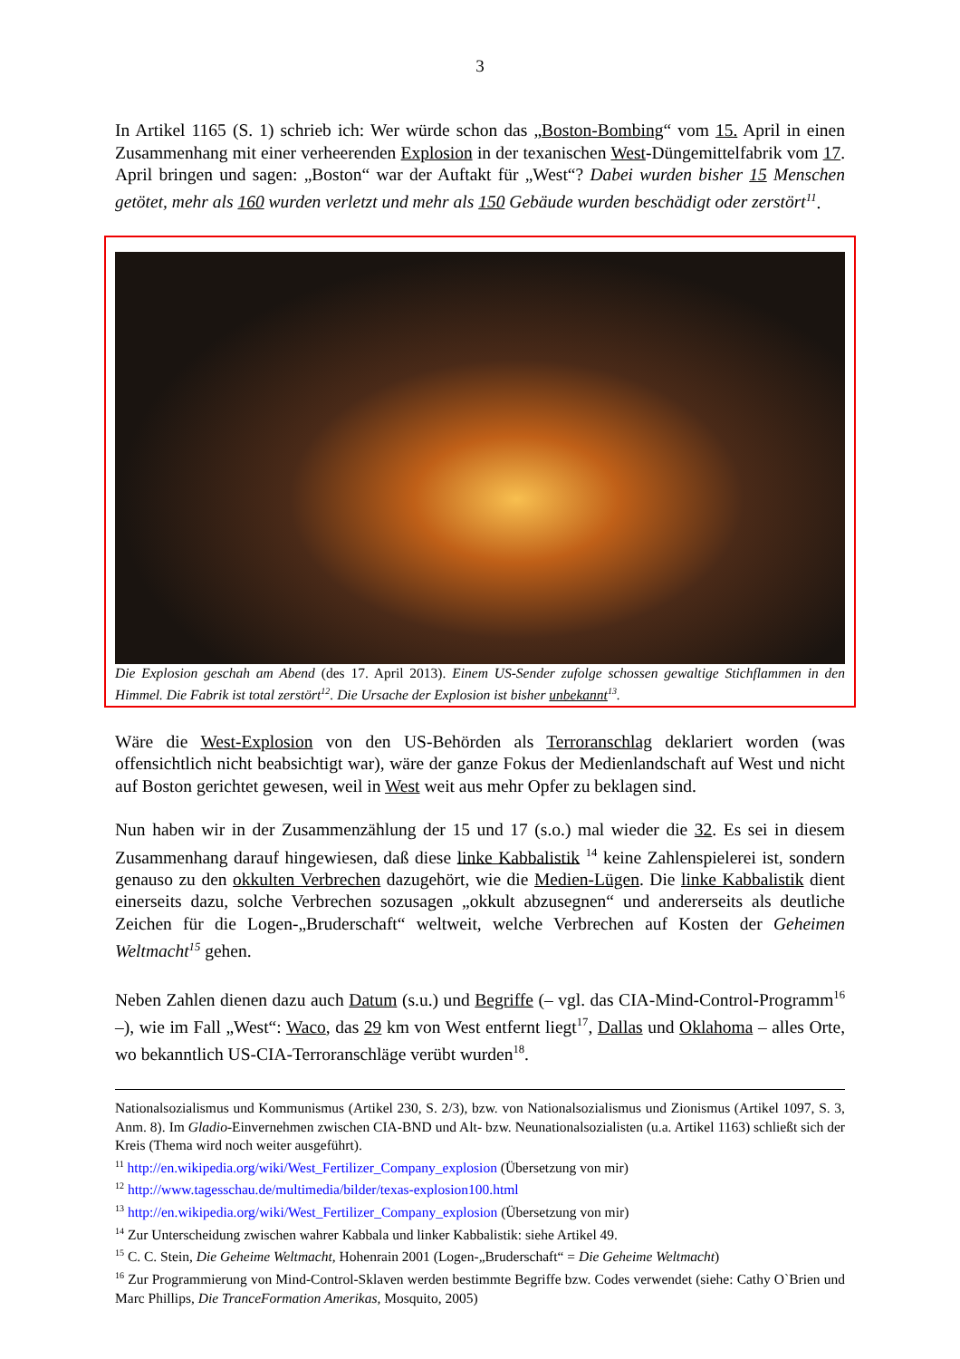3
In Artikel 1165 (S. 1) schrieb ich: Wer würde schon das „Boston-Bombing“ vom 15. April in einen Zusammenhang mit einer verheerenden Explosion in der texanischen West-Düngemittelfabrik vom 17. April bringen und sagen: „Boston“ war der Auftakt für „West“? Dabei wurden bisher 15 Menschen getötet, mehr als 160 wurden verletzt und mehr als 150 Gebäude wurden beschädigt oder zerstört<sup>11</sup>.
Die Explosion geschah am Abend (des 17. April 2013). Einem US-Sender zufolge schossen gewaltige Stichflammen in den Himmel. Die Fabrik ist total zerstört<sup>12</sup>. Die Ursache der Explosion ist bisher unbekannt<sup>13</sup>.
Wäre die West-Explosion von den US-Behörden als Terroranschlag deklariert worden (was offensichtlich nicht beabsichtigt war), wäre der ganze Fokus der Medienlandschaft auf West und nicht auf Boston gerichtet gewesen, weil in West weit aus mehr Opfer zu beklagen sind.
Nun haben wir in der Zusammenzählung der 15 und 17 (s.o.) mal wieder die 32. Es sei in diesem Zusammenhang darauf hingewiesen, daß diese linke Kabbalistik <sup>14</sup> keine Zahlenspielerei ist, sondern genauso zu den okkulten Verbrechen dazugehört, wie die Medien-Lügen. Die linke Kabbalistik dient einerseits dazu, solche Verbrechen sozusagen „okkult abzusegnen“ und andererseits als deutliche Zeichen für die Logen-„Bruderschaft“ weltweit, welche Verbrechen auf Kosten der Geheimen Weltmacht<sup>15</sup> gehen.
Neben Zahlen dienen dazu auch Datum (s.u.) und Begriffe (– vgl. das CIA-Mind-Control-Programm<sup>16</sup> –), wie im Fall „West“: Waco, das 29 km von West entfernt liegt<sup>17</sup>, Dallas und Oklahoma – alles Orte, wo bekanntlich US-CIA-Terroranschläge verübt wurden<sup>18</sup>.
Nationalsozialismus und Kommunismus (Artikel 230, S. 2/3), bzw. von Nationalsozialismus und Zionismus (Artikel 1097, S. 3, Anm. 8). Im Gladio-Einvernehmen zwischen CIA-BND und Alt- bzw. Neunationalsozialisten (u.a. Artikel 1163) schließt sich der Kreis (Thema wird noch weiter ausgeführt).
<sup>11</sup> http://en.wikipedia.org/wiki/West_Fertilizer_Company_explosion (Übersetzung von mir)
<sup>12</sup> http://www.tagesschau.de/multimedia/bilder/texas-explosion100.html
<sup>13</sup> http://en.wikipedia.org/wiki/West_Fertilizer_Company_explosion (Übersetzung von mir)
<sup>14</sup> Zur Unterscheidung zwischen wahrer Kabbala und linker Kabbalistik: siehe Artikel 49.
<sup>15</sup> C. C. Stein, Die Geheime Weltmacht, Hohenrain 2001 (Logen-„Bruderschaft“ = Die Geheime Weltmacht)
<sup>16</sup> Zur Programmierung von Mind-Control-Sklaven werden bestimmte Begriffe bzw. Codes verwendet (siehe: Cathy O`Brien und Marc Phillips, Die TranceFormation Amerikas, Mosquito, 2005)